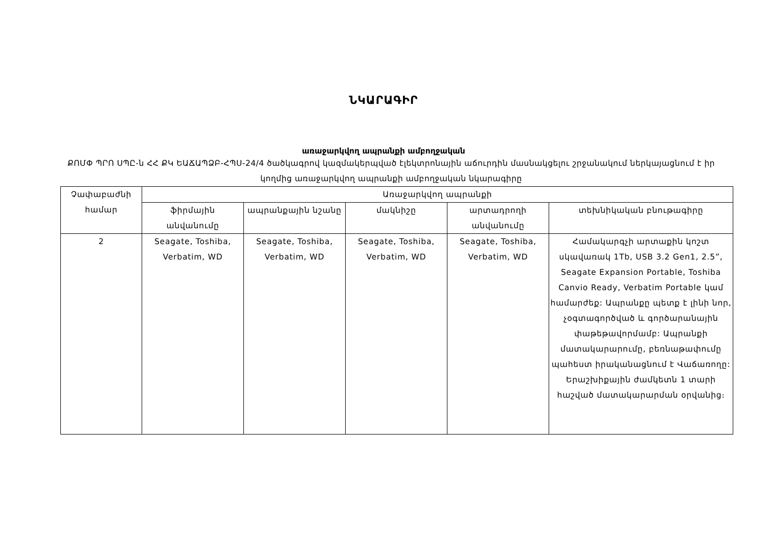ՆԿԱՐԱԳԻՐ
առաջարկվող ապրանքի ամբողջական
ՔՈՄՓ ՊՐՈ ՍՊԸ-ն ՀՀ ՔԿ ԵԱՃԱՊՁԲ-ՀՊՍ-24/4 ծածկագրով կազմակերպված էլեկտրոնային աճուրդին մասնակցելու շրջանակում ներկայացնում է իր կողմից առաջարկվող ապրանքի ամբողջական նկարագիրը
| Չափաբաժնի համար | Առաջարկվող ապրանքի | | | | |
| --- | --- | --- | --- | --- | --- |
| | ֆիրմային անվանումը | ապրանքային նշանը | մակնիշը | արտադրողի անվանումը | տեխնիկական բնութագիրը |
| 2 | Seagate, Toshiba, Verbatim, WD | Seagate, Toshiba, Verbatim, WD | Seagate, Toshiba, Verbatim, WD | Seagate, Toshiba, Verbatim, WD | Համակարգչի արտաքին կոշտ սկավառակ 1Tb, USB 3.2 Gen1, 2.5”, Seagate Expansion Portable, Toshiba Canvio Ready, Verbatim Portable կամ համարժեք: Ապրանքը պետք է լինի նոր, չօգտագործված և գործարանային փաթեթավորմամբ: Ապրանքի մատակարարումը, բեռնաթափումը պահեստ իրականացնում է Վաճառողը: Երաշխիքային ժամկետն 1 տարի հաշված մատակարարման օրվանից։ |